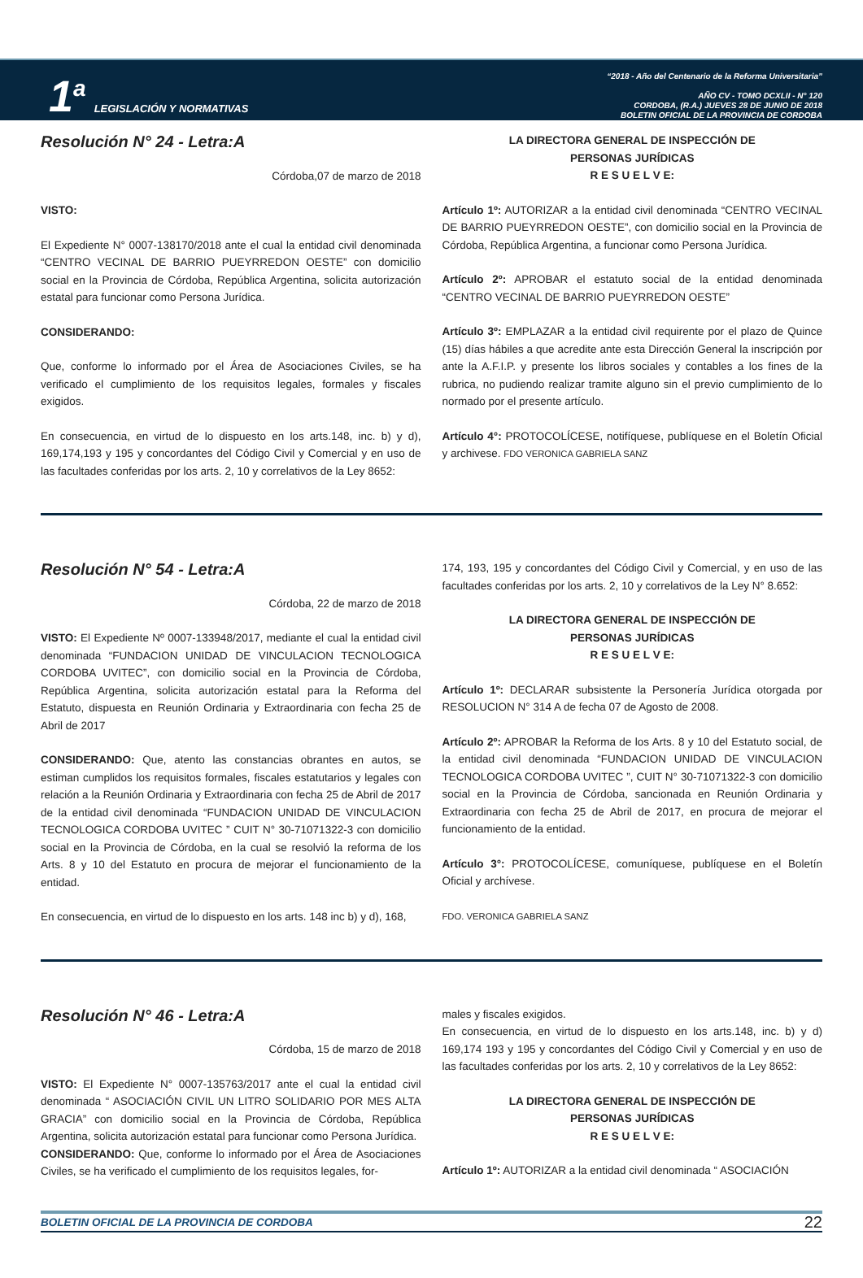1<sup>a</sup>
LEGISLACIÓN Y NORMATIVAS
“2018 - Año del Centenario de la Reforma Universitaria”
AÑO CV - TOMO DCXLII - N° 120
CORDOBA, (R.A.) JUEVES 28 DE JUNIO DE 2018
BOLETIN OFICIAL DE LA PROVINCIA DE CORDOBA
Resolución N° 24 - Letra:A
Córdoba,07 de marzo de 2018
VISTO:
El Expediente N° 0007-138170/2018 ante el cual la entidad civil denominada “CENTRO VECINAL DE BARRIO PUEYRREDON OESTE” con domicilio social en la Provincia de Córdoba, República Argentina, solicita autorización estatal para funcionar como Persona Jurídica.
CONSIDERANDO:
Que, conforme lo informado por el Área de Asociaciones Civiles, se ha verificado el cumplimiento de los requisitos legales, formales y fiscales exigidos.
En consecuencia, en virtud de lo dispuesto en los arts.148, inc. b) y d), 169,174,193 y 195 y concordantes del Código Civil y Comercial y en uso de las facultades conferidas por los arts. 2, 10 y correlativos de la Ley 8652:
LA DIRECTORA GENERAL DE INSPECCIÓN DE
PERSONAS JURÍDICAS
R E S U E L V E:
Artículo 1º: AUTORIZAR a la entidad civil denominada “CENTRO VECINAL DE BARRIO PUEYRREDON OESTE”, con domicilio social en la Provincia de Córdoba, República Argentina, a funcionar como Persona Jurídica.
Artículo 2º: APROBAR el estatuto social de la entidad denominada “CENTRO VECINAL DE BARRIO PUEYRREDON OESTE”
Artículo 3º: EMPLAZAR a la entidad civil requirente por el plazo de Quince (15) días hábiles a que acredite ante esta Dirección General la inscripción por ante la A.F.I.P. y presente los libros sociales y contables a los fines de la rubrica, no pudiendo realizar tramite alguno sin el previo cumplimiento de lo normado por el presente artículo.
Artículo 4°: PROTOCOLÍCESE, notifíquese, publíquese en el Boletín Oficial y archivese. FDO VERONICA GABRIELA SANZ
Resolución N° 54 - Letra:A
Córdoba, 22 de marzo de 2018
VISTO: El Expediente Nº 0007-133948/2017, mediante el cual la entidad civil denominada “FUNDACION UNIDAD DE VINCULACION TECNOLOGICA CORDOBA UVITEC”, con domicilio social en la Provincia de Córdoba, República Argentina, solicita autorización estatal para la Reforma del Estatuto, dispuesta en Reunión Ordinaria y Extraordinaria con fecha 25 de Abril de 2017
CONSIDERANDO: Que, atento las constancias obrantes en autos, se estiman cumplidos los requisitos formales, fiscales estatutarios y legales con relación a la Reunión Ordinaria y Extraordinaria con fecha 25 de Abril de 2017 de la entidad civil denominada “FUNDACION UNIDAD DE VINCULACION TECNOLOGICA CORDOBA UVITEC ” CUIT N° 30-71071322-3 con domicilio social en la Provincia de Córdoba, en la cual se resolvió la reforma de los Arts. 8 y 10 del Estatuto en procura de mejorar el funcionamiento de la entidad.
En consecuencia, en virtud de lo dispuesto en los arts. 148 inc b) y d), 168,
174, 193, 195 y concordantes del Código Civil y Comercial, y en uso de las facultades conferidas por los arts. 2, 10 y correlativos de la Ley N° 8.652:
LA DIRECTORA GENERAL DE INSPECCIÓN DE
PERSONAS JURÍDICAS
R E S U E L V E:
Artículo 1º: DECLARAR subsistente la Personería Jurídica otorgada por RESOLUCION N° 314 A de fecha 07 de Agosto de 2008.
Artículo 2º: APROBAR la Reforma de los Arts. 8 y 10 del Estatuto social, de la entidad civil denominada “FUNDACION UNIDAD DE VINCULACION TECNOLOGICA CORDOBA UVITEC ”, CUIT N° 30-71071322-3 con domicilio social en la Provincia de Córdoba, sancionada en Reunión Ordinaria y Extraordinaria con fecha 25 de Abril de 2017, en procura de mejorar el funcionamiento de la entidad.
Artículo 3°: PROTOCOLÍCESE, comuníquese, publíquese en el Boletín Oficial y archívese.
FDO. VERONICA GABRIELA SANZ
Resolución N° 46 - Letra:A
Córdoba, 15 de marzo de 2018
VISTO: El Expediente N° 0007-135763/2017 ante el cual la entidad civil denominada “ ASOCIACIÓN CIVIL UN LITRO SOLIDARIO POR MES ALTA GRACIA” con domicilio social en la Provincia de Córdoba, República Argentina, solicita autorización estatal para funcionar como Persona Jurídica.
CONSIDERANDO: Que, conforme lo informado por el Área de Asociaciones Civiles, se ha verificado el cumplimiento de los requisitos legales, for-
males y fiscales exigidos.
En consecuencia, en virtud de lo dispuesto en los arts.148, inc. b) y d) 169,174 193 y 195 y concordantes del Código Civil y Comercial y en uso de las facultades conferidas por los arts. 2, 10 y correlativos de la Ley 8652:
LA DIRECTORA GENERAL DE INSPECCIÓN DE
PERSONAS JURÍDICAS
R E S U E L V E:
Artículo 1º: AUTORIZAR a la entidad civil denominada “ ASOCIACIÓN
BOLETIN OFICIAL DE LA PROVINCIA DE CORDOBA 22